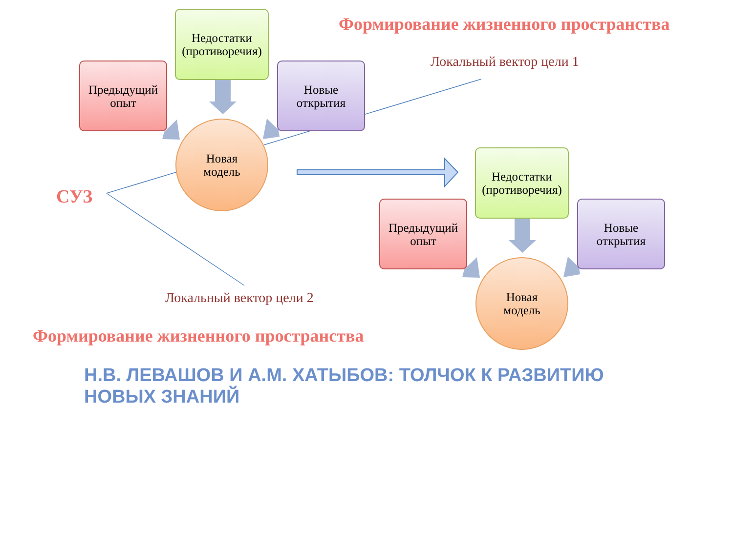Формирование жизненного пространства
Недостатки
(противоречия)
Предыдущий
опыт
Новые
открытия
Локальный вектор цели 1
Новая
модель
СУЗ
Недостатки
(противоречия)
Предыдущий
опыт
Новые
открытия
Локальный вектор цели 2
Новая
модель
Формирование жизненного пространства
Н.В. ЛЕВАШОВ И А.М. ХАТЫБОВ: ТОЛЧОК К РАЗВИТИЮ НОВЫХ ЗНАНИЙ